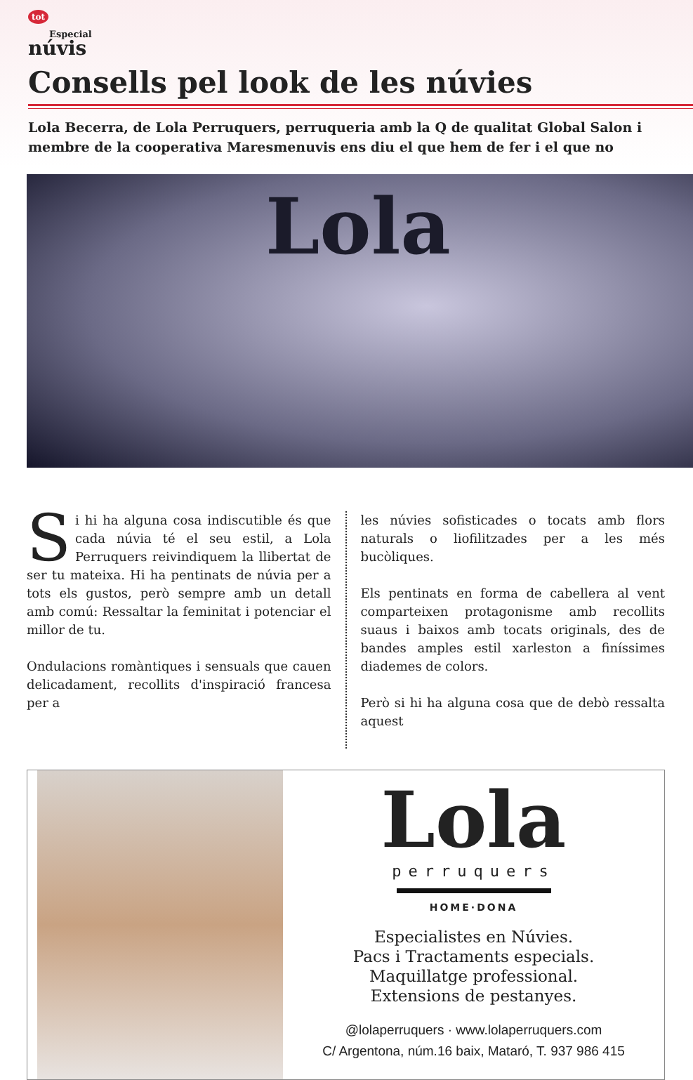tot
Especial
núvis
Consells pel look de les núvies
Lola Becerra, de Lola Perruquers, perruqueria amb la Q de qualitat Global Salon i membre de la cooperativa Maresmenuvis ens diu el que hem de fer i el que no
Lola
Si hi ha alguna cosa indiscutible és que cada núvia té el seu estil, a Lola Perruquers reivindiquem la llibertat de ser tu mateixa. Hi ha pentinats de núvia per a tots els gustos, però sempre amb un detall amb comú: Ressaltar la feminitat i potenciar el millor de tu.
Ondulacions romàntiques i sensuals que cauen delicadament, recollits d'inspiració francesa per a
les núvies sofisticades o tocats amb flors naturals o liofilitzades per a les més bucòliques.
Els pentinats en forma de cabellera al vent comparteixen protagonisme amb recollits suaus i baixos amb tocats originals, des de bandes amples estil xarleston a finíssimes diademes de colors.
Però si hi ha alguna cosa que de debò ressalta aquest
Lola
perruquers
HOME·DONA
Especialistes en Núvies.
Pacs i Tractaments especials.
Maquillatge professional.
Extensions de pestanyes.
@lolaperruquers · www.lolaperruquers.com
C/ Argentona, núm.16 baix, Mataró, T. 937 986 415